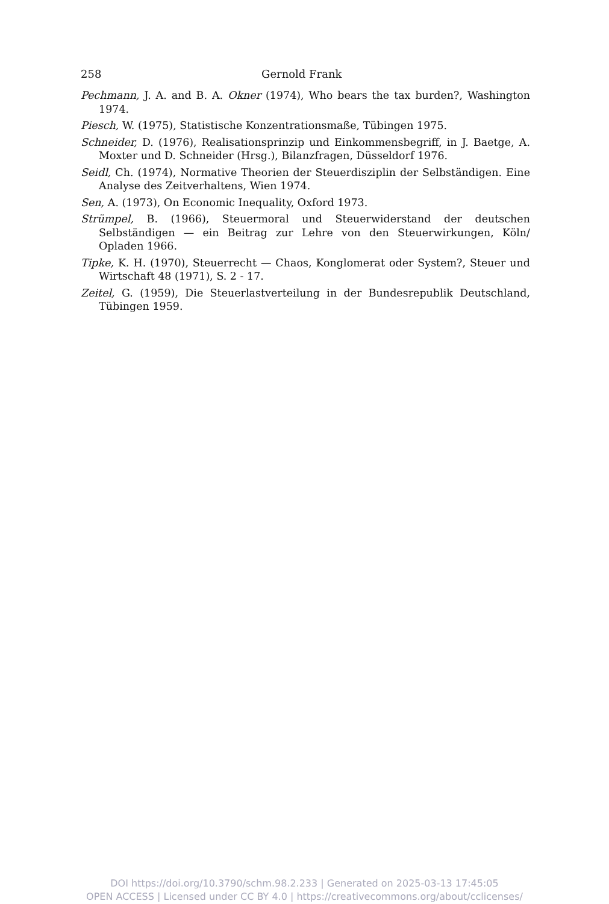258 Gernold Frank
Pechmann, J. A. and B. A. Okner (1974), Who bears the tax burden?, Washington 1974.
Piesch, W. (1975), Statistische Konzentrationsmaße, Tübingen 1975.
Schneider, D. (1976), Realisationsprinzip und Einkommensbegriff, in J. Baetge, A. Moxter und D. Schneider (Hrsg.), Bilanzfragen, Düsseldorf 1976.
Seidl, Ch. (1974), Normative Theorien der Steuerdisziplin der Selbständigen. Eine Analyse des Zeitverhaltens, Wien 1974.
Sen, A. (1973), On Economic Inequality, Oxford 1973.
Strümpel, B. (1966), Steuermoral und Steuerwiderstand der deutschen Selbständigen — ein Beitrag zur Lehre von den Steuerwirkungen, Köln/ Opladen 1966.
Tipke, K. H. (1970), Steuerrecht — Chaos, Konglomerat oder System?, Steuer und Wirtschaft 48 (1971), S. 2 - 17.
Zeitel, G. (1959), Die Steuerlastverteilung in der Bundesrepublik Deutschland, Tübingen 1959.
DOI https://doi.org/10.3790/schm.98.2.233 | Generated on 2025-03-13 17:45:05
OPEN ACCESS | Licensed under CC BY 4.0 | https://creativecommons.org/about/cclicenses/